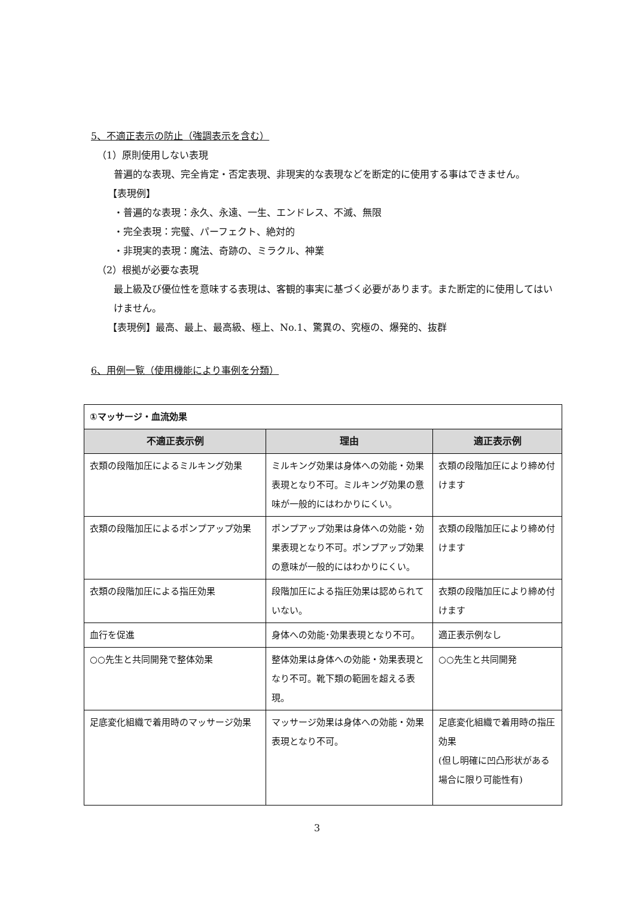5、不適正表示の防止（強調表示を含む）
（1）原則使用しない表現
普遍的な表現、完全肯定・否定表現、非現実的な表現などを断定的に使用する事はできません。
【表現例】
・普遍的な表現：永久、永遠、一生、エンドレス、不滅、無限
・完全表現：完璧、パーフェクト、絶対的
・非現実的表現：魔法、奇跡の、ミラクル、神業
（2）根拠が必要な表現
最上級及び優位性を意味する表現は、客観的事実に基づく必要があります。また断定的に使用してはいけません。
【表現例】最高、最上、最高級、極上、No.1、驚異の、究極の、爆発的、抜群
6、用例一覧（使用機能により事例を分類）
| ①マッサージ・血流効果 | | |
| 不適正表示例 | 理由 | 適正表示例 |
| 衣類の段階加圧によるミルキング効果 | ミルキング効果は身体への効能・効果表現となり不可。ミルキング効果の意味が一般的にはわかりにくい。 | 衣類の段階加圧により締め付けます |
| 衣類の段階加圧によるポンプアップ効果 | ポンプアップ効果は身体への効能・効果表現となり不可。ポンプアップ効果の意味が一般的にはわかりにくい。 | 衣類の段階加圧により締め付けます |
| 衣類の段階加圧による指圧効果 | 段階加圧による指圧効果は認められていない。 | 衣類の段階加圧により締め付けます |
| 血行を促進 | 身体への効能･効果表現となり不可。 | 適正表示例なし |
| ○○先生と共同開発で整体効果 | 整体効果は身体への効能・効果表現となり不可。靴下類の範囲を超える表現。 | ○○先生と共同開発 |
| 足底変化組織で着用時のマッサージ効果 | マッサージ効果は身体への効能・効果表現となり不可。 | 足底変化組織で着用時の指圧効果 (但し明確に凹凸形状がある場合に限り可能性有) |
3